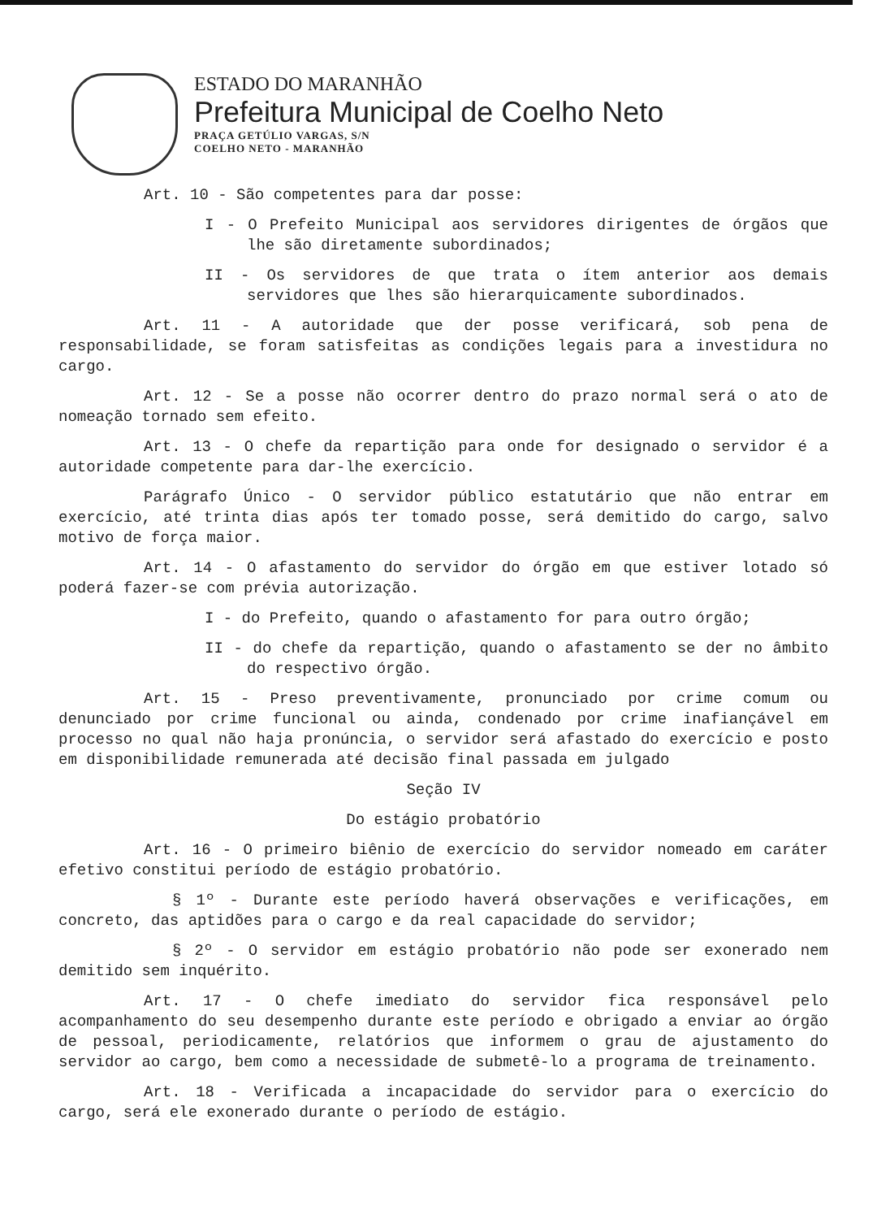ESTADO DO MARANHÃO
Prefeitura Municipal de Coelho Neto
PRAÇA GETÚLIO VARGAS, S/N
COELHO NETO - MARANHÃO
Art. 10 - São competentes para dar posse:
I - O Prefeito Municipal aos servidores dirigentes de órgãos que lhe são diretamente subordinados;
II - Os servidores de que trata o ítem anterior aos demais servidores que lhes são hierarquicamente subordinados.
Art. 11 - A autoridade que der posse verificará, sob pena de responsabilidade, se foram satisfeitas as condições legais para a investidura no cargo.
Art. 12 - Se a posse não ocorrer dentro do prazo normal será o ato de nomeação tornado sem efeito.
Art. 13 - O chefe da repartição para onde for designado o servidor é a autoridade competente para dar-lhe exercício.
Parágrafo Único - O servidor público estatutário que não entrar em exercício, até trinta dias após ter tomado posse, será demitido do cargo, salvo motivo de força maior.
Art. 14 - O afastamento do servidor do órgão em que estiver lotado só poderá fazer-se com prévia autorização.
I - do Prefeito, quando o afastamento for para outro órgão;
II - do chefe da repartição, quando o afastamento se der no âmbito do respectivo órgão.
Art. 15 - Preso preventivamente, pronunciado por crime comum ou denunciado por crime funcional ou ainda, condenado por crime inafiançável em processo no qual não haja pronúncia, o servidor será afastado do exercício e posto em disponibilidade remunerada até decisão final passada em julgado
Seção IV
Do estágio probatório
Art. 16 - O primeiro biênio de exercício do servidor nomeado em caráter efetivo constitui período de estágio probatório.
§ 1º - Durante este período haverá observações e verificações, em concreto, das aptidões para o cargo e da real capacidade do servidor;
§ 2º - O servidor em estágio probatório não pode ser exonerado nem demitido sem inquérito.
Art. 17 - O chefe imediato do servidor fica responsável pelo acompanhamento do seu desempenho durante este período e obrigado a enviar ao órgão de pessoal, periodicamente, relatórios que informem o grau de ajustamento do servidor ao cargo, bem como a necessidade de submetê-lo a programa de treinamento.
Art. 18 - Verificada a incapacidade do servidor para o exercício do cargo, será ele exonerado durante o período de estágio.